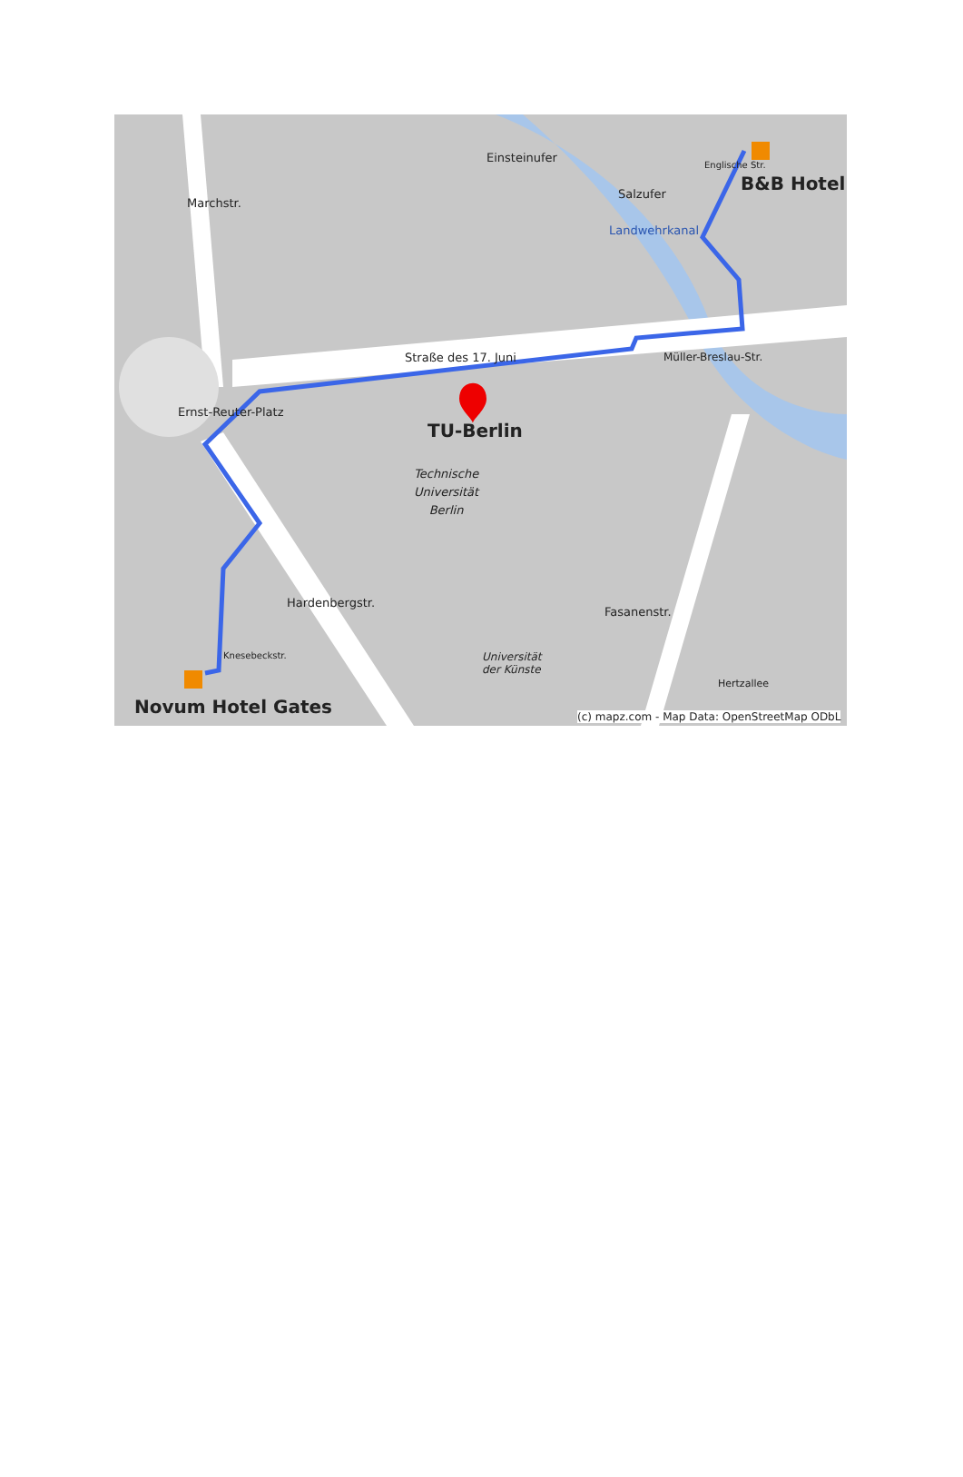B&B Hotel
Straße des 17. Juni
TU-Berlin
Technische
Universität
Berlin
Universität
der Künste
Marchstr.
Einsteinufer
Salzufer
Landwehrkanal
Englische Str.
Müller-Breslau-Str.
Ernst-Reuter-Platz
Hardenbergstr.
Fasanenstr.
Hertzallee
Knesebeckstr.
Novum Hotel Gates (c) mapz.com - Map Data: OpenStreetMap ODbL